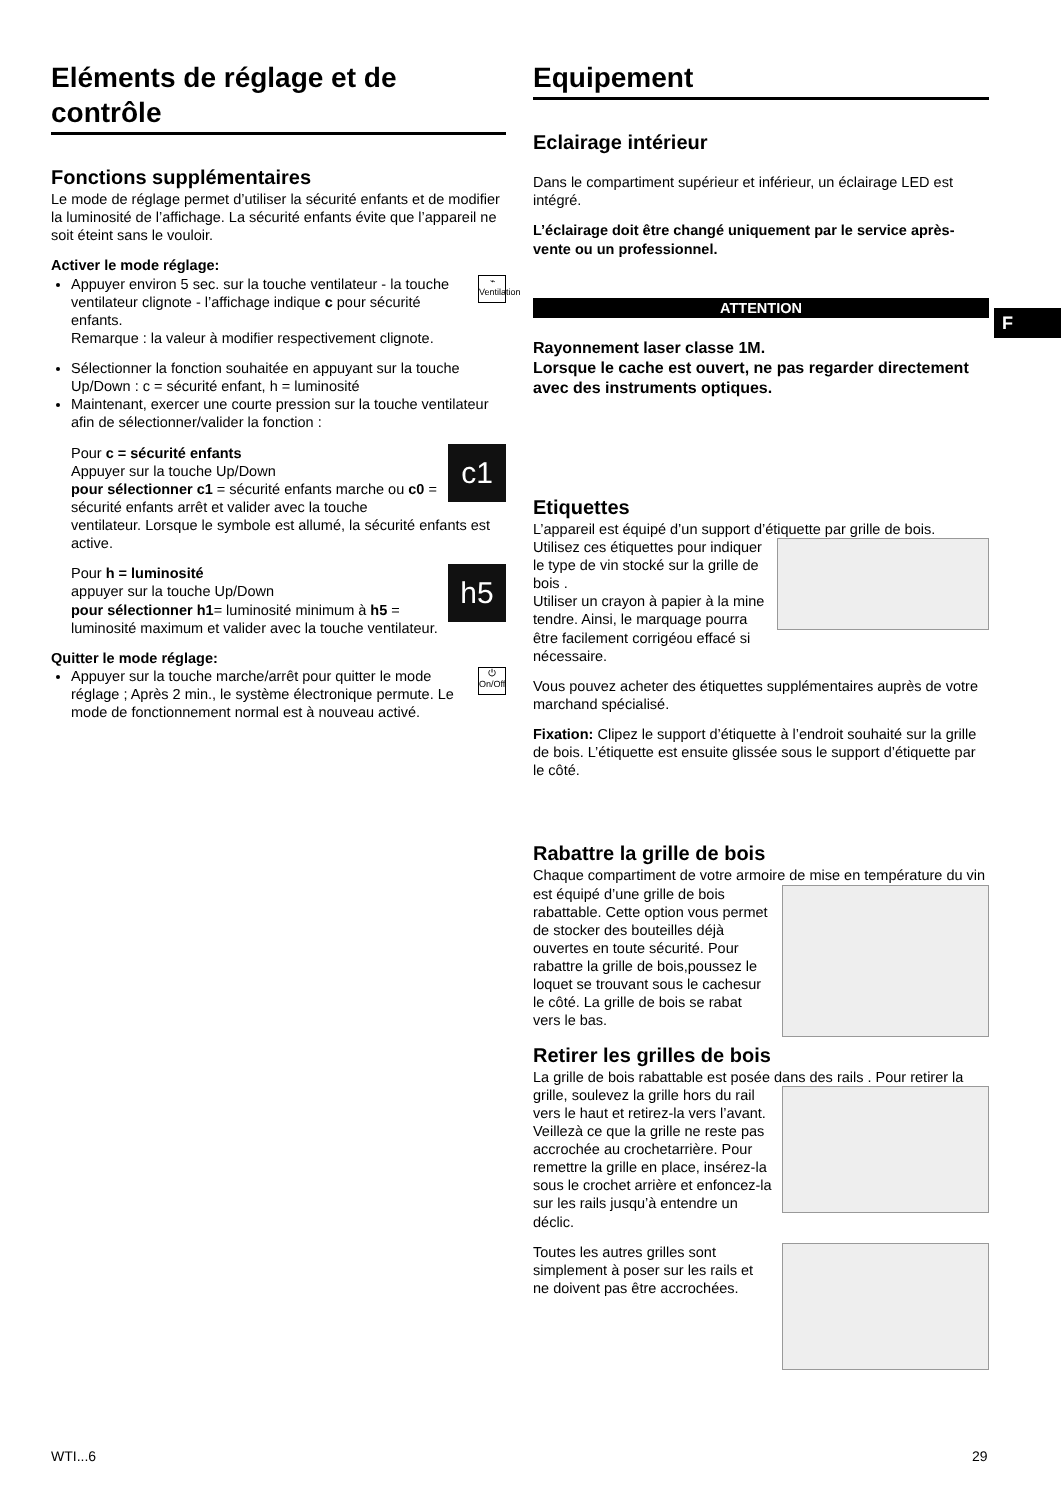Eléments de réglage et de contrôle
Fonctions supplémentaires
Le mode de réglage permet d’utiliser la sécurité enfants et de modifier la luminosité de l’affichage. La sécurité enfants évite que l’appareil ne soit éteint sans le vouloir.
Activer le mode réglage:
⌁
Ventilation Appuyer environ 5 sec. sur la touche ventilateur - la touche ventilateur clignote - l’affichage indique c pour sécurité enfants.
Remarque : la valeur à modifier respectivement clignote.
Sélectionner la fonction souhaitée en appuyant sur la touche Up/Down : c = sécurité enfant, h = luminosité
Maintenant, exercer une courte pression sur la touche ventilateur afin de sélectionner/valider la fonction :
c1
Pour c = sécurité enfants
Appuyer sur la touche Up/Down
pour sélectionner c1 = sécurité enfants marche ou c0 = sécurité enfants arrêt et valider avec la touche ventilateur. Lorsque le symbole est allumé, la sécurité enfants est active.
h5
Pour h = luminosité
appuyer sur la touche Up/Down
pour sélectionner h1= luminosité minimum à h5 = luminosité maximum et valider avec la touche ventilateur.
Quitter le mode réglage:
⏻
On/Off Appuyer sur la touche marche/arrêt pour quitter le mode réglage ; Après 2 min., le système électronique permute. Le mode de fonctionnement normal est à nouveau activé.
Equipement
Eclairage intérieur
Dans le compartiment supérieur et inférieur, un éclairage LED est intégré.
L’éclairage doit être changé uniquement par le service après-vente ou un professionnel.
ATTENTION
Rayonnement laser classe 1M.
Lorsque le cache est ouvert, ne pas regarder directement avec des instruments optiques.
Etiquettes
L’appareil est équipé d’un support d’étiquette par grille de bois.
Utilisez ces étiquettes pour indiquer le type de vin stocké sur la grille de bois .
Utiliser un crayon à papier à la mine tendre. Ainsi, le marquage pourra être facilement corrigéou effacé si nécessaire.
Vous pouvez acheter des étiquettes supplémentaires auprès de votre marchand spécialisé.
Fixation: Clipez le support d’étiquette à l’endroit souhaité sur la grille de bois. L’étiquette est ensuite glissée sous le support d’étiquette par le côté.
Rabattre la grille de bois
Chaque compartiment de votre armoire de mise en température du vin est équipé d’une grille de bois rabattable. Cette option vous permet de stocker des bouteilles déjà ouvertes en toute sécurité. Pour rabattre la grille de bois,poussez le loquet se trouvant sous le cachesur le côté. La grille de bois se rabat vers le bas.
Retirer les grilles de bois
La grille de bois rabattable est posée dans des rails . Pour retirer la grille, soulevez la grille hors du rail vers le haut et retirez-la vers l’avant. Veillezà ce que la grille ne reste pas accrochée au crochetarrière. Pour remettre la grille en place, insérez-la sous le crochet arrière et enfoncez-la sur les rails jusqu’à entendre un déclic.
Toutes les autres grilles sont simplement à poser sur les rails et ne doivent pas être accrochées.
F
WTI...6 29